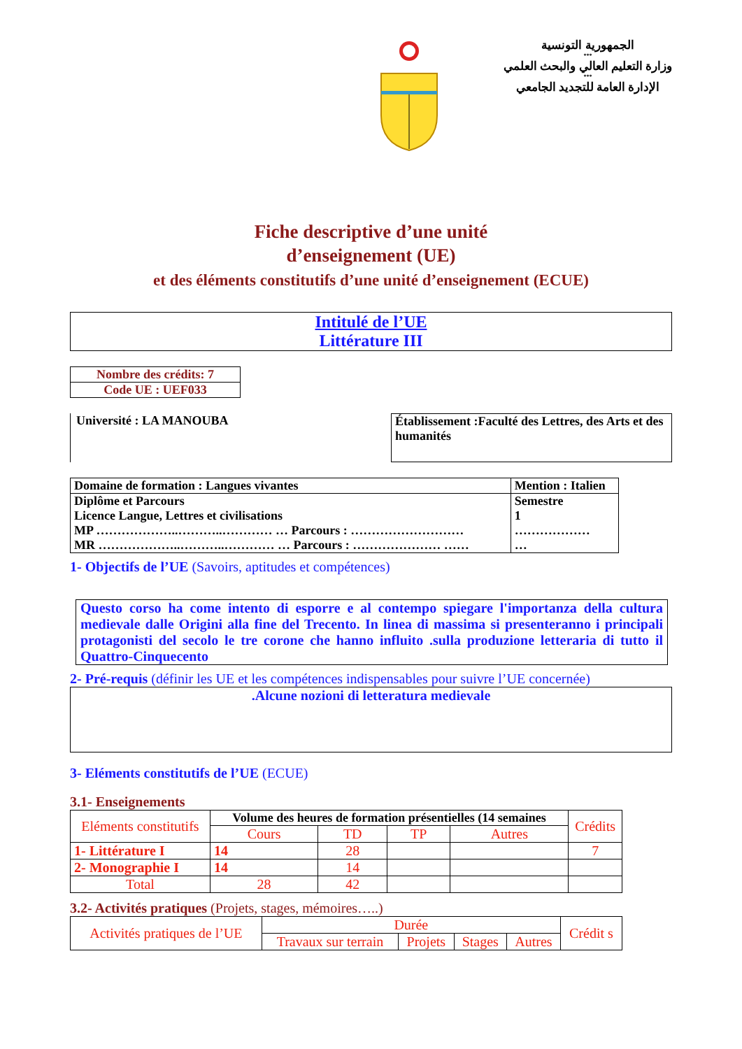الجمهورية التونسية
***
وزارة التعليم العالي والبحث العلمي
***
الإدارة العامة للتجديد الجامعي
Fiche descriptive d’une unité
d’enseignement (UE)
et des éléments constitutifs d’une unité d’enseignement (ECUE)
Intitulé de l’UE
Littérature III
| Nombre des crédits: 7 |
| Code UE : UEF033 |
Université : LA MANOUBA
Établissement :Faculté des Lettres, des Arts et des humanités
| Domaine de formation : Langues vivantes | Mention : Italien | |
| Diplôme et Parcours Licence Langue, Lettres et civilisations MP ………………..………..………… … Parcours : ……………………… MR ………………..………..………… … Parcours : ………………… …… | | Semestre 1 ……………… … |
1- Objectifs de l’UE (Savoirs, aptitudes et compétences)
Questo corso ha come intento di esporre e al contempo spiegare l'importanza della cultura medievale dalle Origini alla fine del Trecento. In linea di massima si presenteranno i principali protagonisti del secolo le tre corone che hanno influito .sulla produzione letteraria di tutto il Quattro-Cinquecento
2- Pré-requis (définir les UE et les compétences indispensables pour suivre l’UE concernée)
.Alcune nozioni di letteratura medievale
3- Eléments constitutifs de l’UE (ECUE)
3.1- Enseignements
| Eléments constitutifs | Volume des heures de formation présentielles (14 semaines | | | | Crédits |
| | Cours | TD | TP | Autres | |
| 1- Littérature I | 14 | 28 | | | 7 |
| 2- Monographie I | 14 | 14 | | | |
| Total | 28 | 42 | | | |
3.2- Activités pratiques (Projets, stages, mémoires…..)
| Activités pratiques de l’UE | Durée | | | | Crédit s |
| | Travaux sur terrain | Projets | Stages | Autres | |